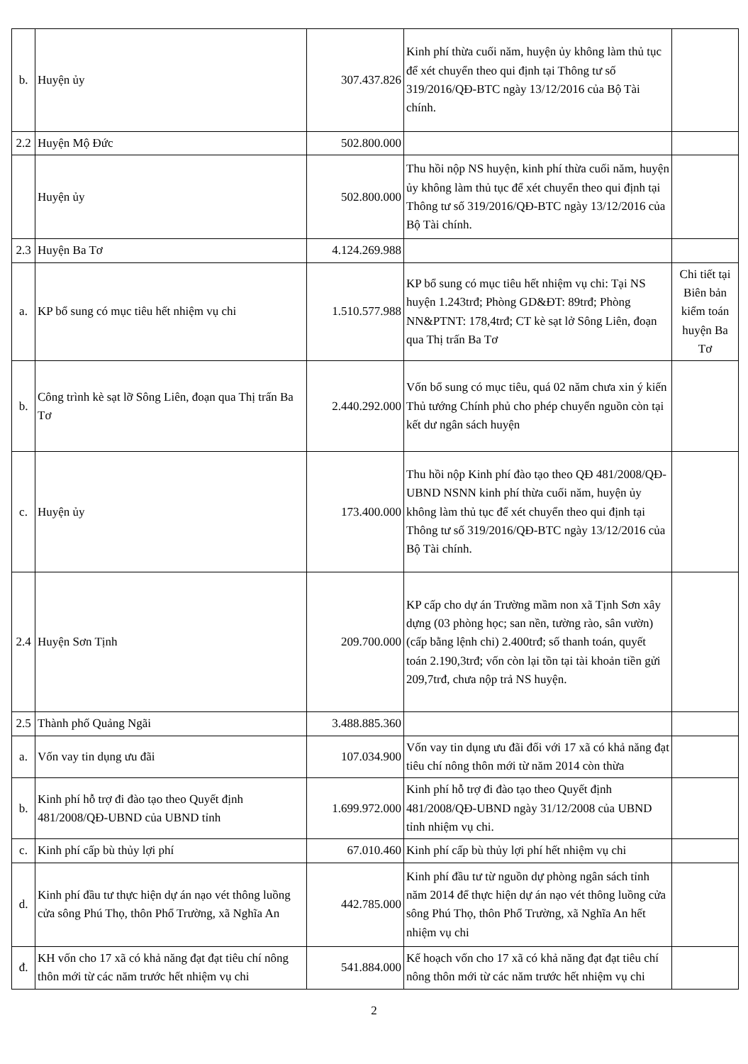| b. | Huyện ủy | 307.437.826 | Kinh phí thừa cuối năm, huyện ủy không làm thủ tục để xét chuyển theo qui định tại Thông tư số 319/2016/QĐ-BTC ngày 13/12/2016 của Bộ Tài chính. | |
| 2.2 | Huyện Mộ Đức | 502.800.000 | | |
| | Huyện ủy | 502.800.000 | Thu hồi nộp NS huyện, kinh phí thừa cuối năm, huyện ủy không làm thủ tục để xét chuyển theo qui định tại Thông tư số 319/2016/QĐ-BTC ngày 13/12/2016 của Bộ Tài chính. | |
| 2.3 | Huyện Ba Tơ | 4.124.269.988 | | |
| a. | KP bổ sung có mục tiêu hết nhiệm vụ chi | 1.510.577.988 | KP bổ sung có mục tiêu hết nhiệm vụ chi: Tại NS huyện 1.243trđ; Phòng GD&ĐT: 89trđ; Phòng NN&PTNT: 178,4trđ; CT kè sạt lở Sông Liên, đoạn qua Thị trấn Ba Tơ | Chi tiết tại Biên bản kiểm toán huyện Ba Tơ |
| b. | Công trình kè sạt lỡ Sông Liên, đoạn qua Thị trấn Ba Tơ | 2.440.292.000 | Vốn bổ sung có mục tiêu, quá 02 năm chưa xin ý kiến Thủ tướng Chính phủ cho phép chuyển nguồn còn tại kết dư ngân sách huyện | |
| c. | Huyện ủy | 173.400.000 | Thu hồi nộp Kinh phí đào tạo theo QĐ 481/2008/QĐ-UBND NSNN kinh phí thừa cuối năm, huyện ủy không làm thủ tục để xét chuyển theo qui định tại Thông tư số 319/2016/QĐ-BTC ngày 13/12/2016 của Bộ Tài chính. | |
| 2.4 | Huyện Sơn Tịnh | 209.700.000 | KP cấp cho dự án Trường mầm non xã Tịnh Sơn xây dựng (03 phòng học; san nền, tường rào, sân vườn) (cấp bằng lệnh chi) 2.400trđ; số thanh toán, quyết toán 2.190,3trđ; vốn còn lại tồn tại tài khoản tiền gửi 209,7trđ, chưa nộp trả NS huyện. | |
| 2.5 | Thành phố Quảng Ngãi | 3.488.885.360 | | |
| a. | Vốn vay tin dụng ưu đãi | 107.034.900 | Vốn vay tin dụng ưu đãi đối với 17 xã có khả năng đạt tiêu chí nông thôn mới từ năm 2014 còn thừa | |
| b. | Kinh phí hỗ trợ đi đào tạo theo Quyết định 481/2008/QĐ-UBND của UBND tỉnh | 1.699.972.000 | Kinh phí hỗ trợ đi đào tạo theo Quyết định 481/2008/QĐ-UBND ngày 31/12/2008 của UBND tỉnh nhiệm vụ chi. | |
| c. | Kinh phí cấp bù thủy lợi phí | 67.010.460 | Kinh phí cấp bù thủy lợi phí hết nhiệm vụ chi | |
| d. | Kinh phí đầu tư thực hiện dự án nạo vét thông luồng cửa sông Phú Thọ, thôn Phổ Trường, xã Nghĩa An | 442.785.000 | Kinh phí đầu tư từ nguồn dự phòng ngân sách tỉnh năm 2014 để thực hiện dự án nạo vét thông luồng cửa sông Phú Thọ, thôn Phổ Trường, xã Nghĩa An hết nhiệm vụ chi | |
| đ. | KH vốn cho 17 xã có khả năng đạt đạt tiêu chí nông thôn mới từ các năm trước hết nhiệm vụ chi | 541.884.000 | Kế hoạch vốn cho 17 xã có khả năng đạt đạt tiêu chí nông thôn mới từ các năm trước hết nhiệm vụ chi | |
2